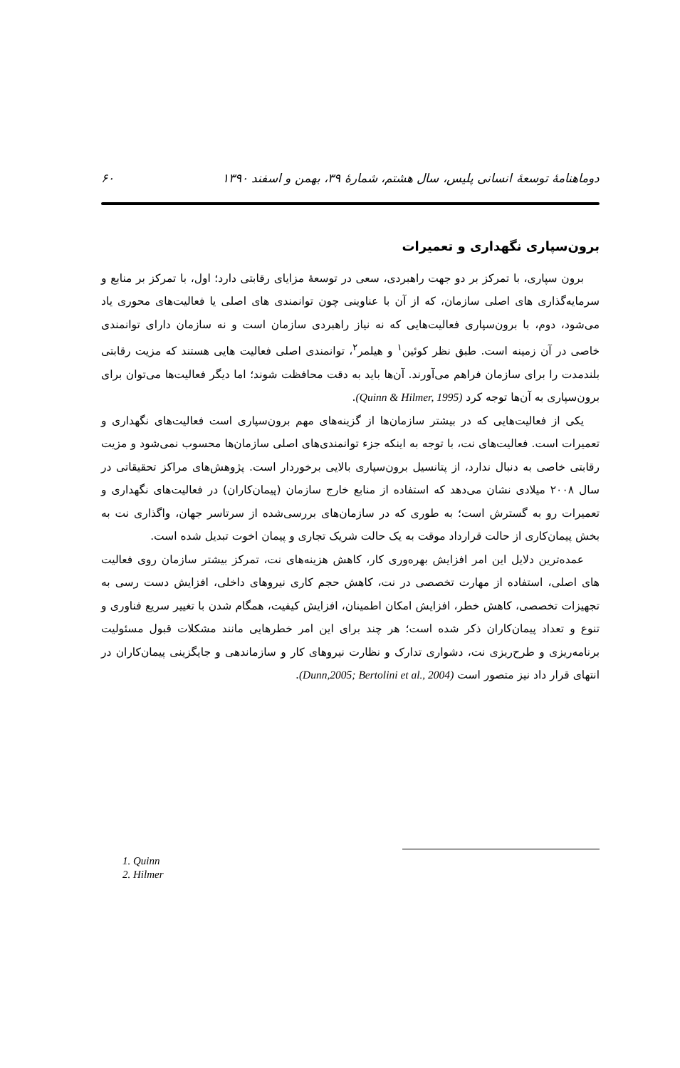دوماهنامهٔ توسعهٔ انسانی پلیس، سال هشتم، شمارهٔ ۳۹، بهمن و اسفند ۱۳۹۰ ۶۰
برون‌سپاری نگهداری و تعمیرات
برون سپاری، با تمرکز بر دو جهت راهبردی، سعی در توسعهٔ مزایای رقابتی دارد؛ اول، با تمرکز بر منابع و سرمایه‌گذاری های اصلی سازمان، که از آن با عناوینی چون توانمندی های اصلی یا فعالیت‌های محوری یاد می‌شود، دوم، با برون‌سپاری فعالیت‌هایی که نه نیاز راهبردی سازمان است و نه سازمان دارای توانمندی خاصی در آن زمینه است. طبق نظر کوئین<sup>۱</sup> و هیلمر<sup>۲</sup>، توانمندی اصلی فعالیت هایی هستند که مزیت رقابتی بلندمدت را برای سازمان فراهم می‌آورند. آن‌ها باید به دقت محافظت شوند؛ اما دیگر فعالیت‌ها می‌توان برای برون‌سپاری به آن‌ها توجه کرد (Quinn & Hilmer, 1995).
یکی از فعالیت‌هایی که در بیشتر سازمان‌ها از گزینه‌های مهم برون‌سپاری است فعالیت‌های نگهداری و تعمیرات است. فعالیت‌های نت، با توجه به اینکه جزء توانمندی‌های اصلی سازمان‌ها محسوب نمی‌شود و مزیت رقابتی خاصی به دنبال ندارد، از پتانسیل برون‌سپاری بالایی برخوردار است. پژوهش‌های مراکز تحقیقاتی در سال ۲۰۰۸ میلادی نشان می‌دهد که استفاده از منابع خارج سازمان (پیمان‌کاران) در فعالیت‌های نگهداری و تعمیرات رو به گسترش است؛ به طوری که در سازمان‌های بررسی‌شده از سرتاسر جهان، واگذاری نت به بخش پیمان‌کاری از حالت قرارداد موقت به یک حالت شریک تجاری و پیمان اخوت تبدیل شده است.
عمده‌ترین دلایل این امر افزایش بهره‌وری کار، کاهش هزینه‌های نت، تمرکز بیشتر سازمان روی فعالیت های اصلی، استفاده از مهارت تخصصی در نت، کاهش حجم کاری نیروهای داخلی، افزایش دست رسی به تجهیزات تخصصی، کاهش خطر، افزایش امکان اطمینان، افزایش کیفیت، همگام شدن با تغییر سریع فناوری و تنوع و تعداد پیمان‌کاران ذکر شده است؛ هر چند برای این امر خطرهایی مانند مشکلات قبول مسئولیت برنامه‌ریزی و طرح‌ریزی نت، دشواری تدارک و نظارت نیروهای کار و سازماندهی و جایگزینی پیمان‌کاران در انتهای قرار داد نیز متصور است (Dunn,2005; Bertolini et al., 2004).
1. Quinn
2. Hilmer